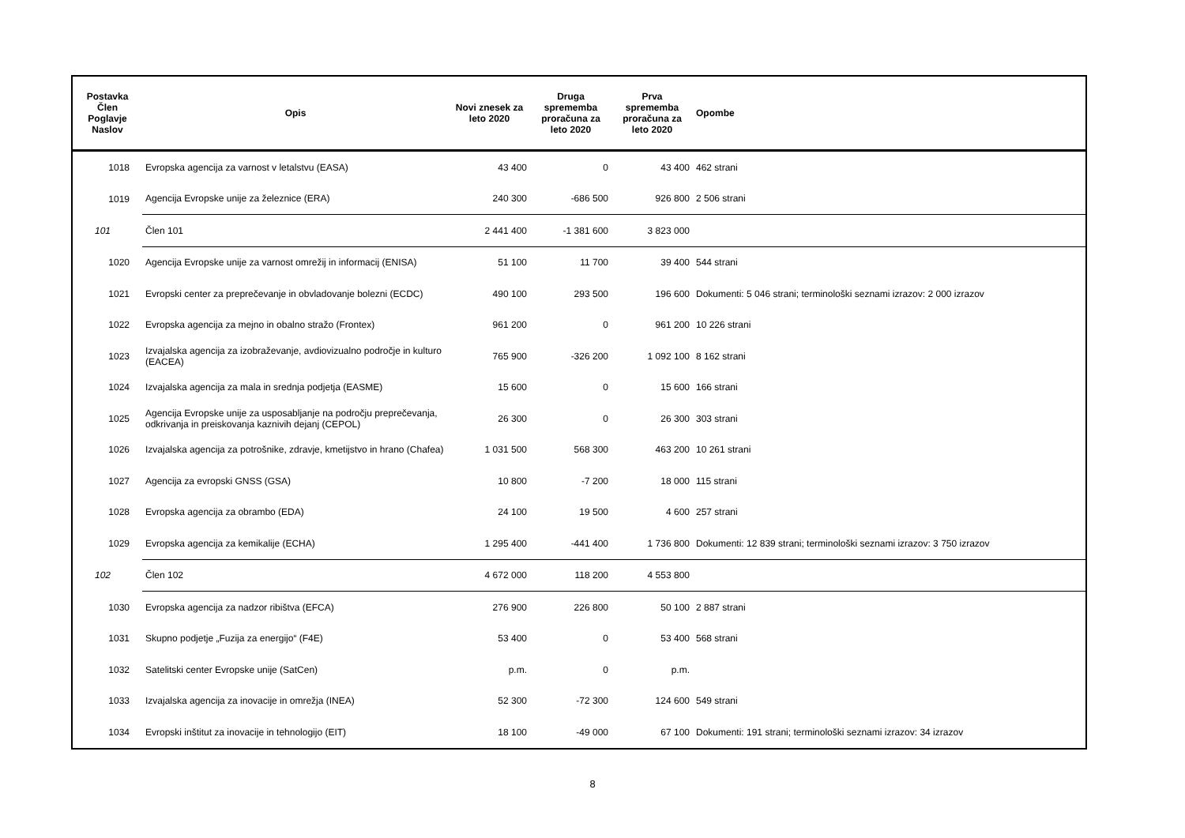| Postavka Člen Poglavje Naslov | Opis | Novi znesek za leto 2020 | Druga sprememba proračuna za leto 2020 | Prva sprememba proračuna za leto 2020 | Opombe |
| --- | --- | --- | --- | --- | --- |
| 1018 | Evropska agencija za varnost v letalstvu (EASA) | 43 400 | 0 | 43 400 | 462 strani |
| 1019 | Agencija Evropske unije za železnice (ERA) | 240 300 | -686 500 | 926 800 | 2 506 strani |
| 101 | Člen 101 | 2 441 400 | -1 381 600 | 3 823 000 | |
| 1020 | Agencija Evropske unije za varnost omrežij in informacij (ENISA) | 51 100 | 11 700 | 39 400 | 544 strani |
| 1021 | Evropski center za preprečevanje in obvladovanje bolezni (ECDC) | 490 100 | 293 500 | 196 600 | Dokumenti: 5 046 strani; terminološki seznami izrazov: 2 000 izrazov |
| 1022 | Evropska agencija za mejno in obalno stražo (Frontex) | 961 200 | 0 | 961 200 | 10 226 strani |
| 1023 | Izvajalska agencija za izobraževanje, avdiovizualno področje in kulturo (EACEA) | 765 900 | -326 200 | 1 092 100 | 8 162 strani |
| 1024 | Izvajalska agencija za mala in srednja podjetja (EASME) | 15 600 | 0 | 15 600 | 166 strani |
| 1025 | Agencija Evropske unije za usposabljanje na področju preprečevanja, odkrivanja in preiskovanja kaznivih dejanj (CEPOL) | 26 300 | 0 | 26 300 | 303 strani |
| 1026 | Izvajalska agencija za potrošnike, zdravje, kmetijstvo in hrano (Chafea) | 1 031 500 | 568 300 | 463 200 | 10 261 strani |
| 1027 | Agencija za evropski GNSS (GSA) | 10 800 | -7 200 | 18 000 | 115 strani |
| 1028 | Evropska agencija za obrambo (EDA) | 24 100 | 19 500 | 4 600 | 257 strani |
| 1029 | Evropska agencija za kemikalije (ECHA) | 1 295 400 | -441 400 | 1 736 800 | Dokumenti: 12 839 strani; terminološki seznami izrazov: 3 750 izrazov |
| 102 | Člen 102 | 4 672 000 | 118 200 | 4 553 800 | |
| 1030 | Evropska agencija za nadzor ribištva (EFCA) | 276 900 | 226 800 | 50 100 | 2 887 strani |
| 1031 | Skupno podjetje „Fuzija za energijo“ (F4E) | 53 400 | 0 | 53 400 | 568 strani |
| 1032 | Satelitski center Evropske unije (SatCen) | p.m. | 0 | p.m. | |
| 1033 | Izvajalska agencija za inovacije in omrežja (INEA) | 52 300 | -72 300 | 124 600 | 549 strani |
| 1034 | Evropski inštitut za inovacije in tehnologijo (EIT) | 18 100 | -49 000 | 67 100 | Dokumenti: 191 strani; terminološki seznami izrazov: 34 izrazov |
8